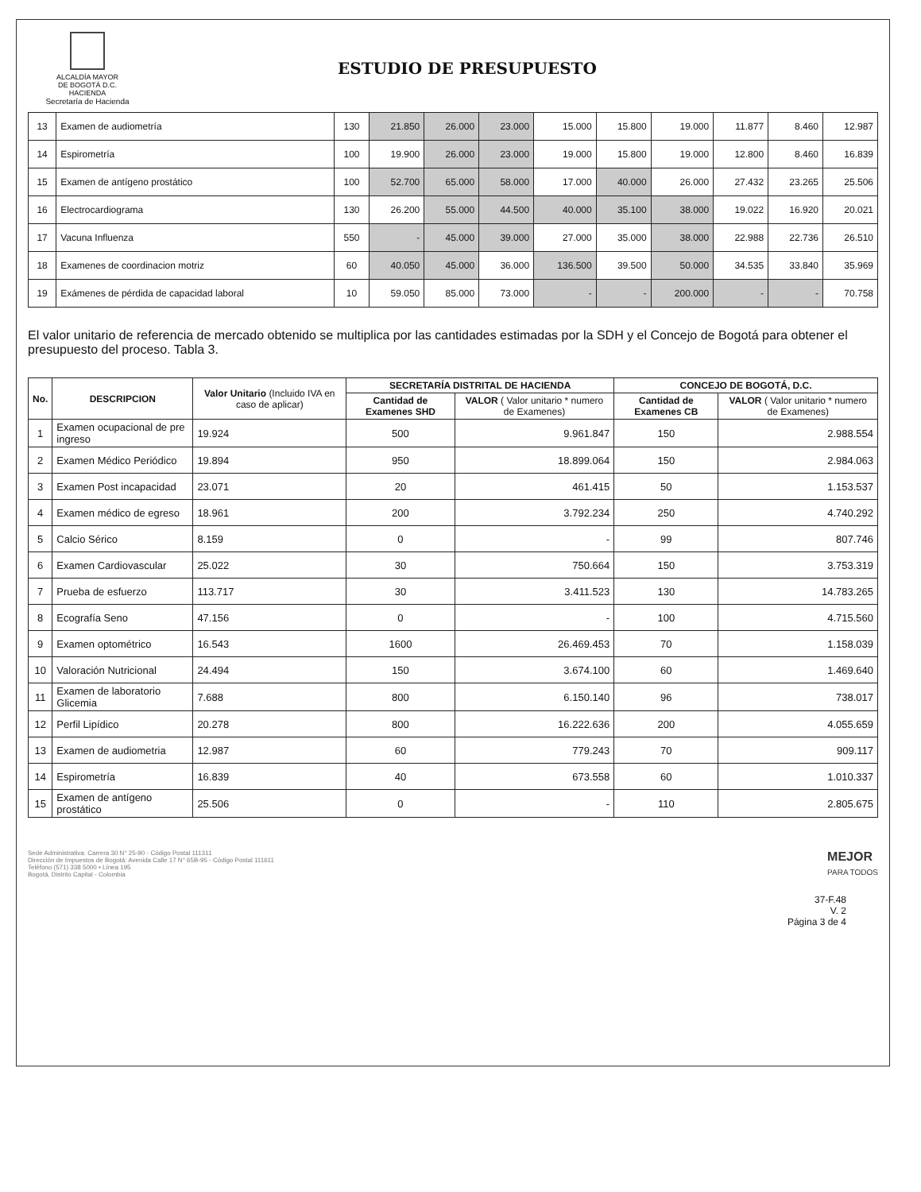ALCALDÍA MAYOR
DE BOGOTÁ D.C.
HACIENDA
Secretaría de Hacienda
ESTUDIO DE PRESUPUESTO
| 13 | Examen de audiometría | 130 | 21.850 | 26.000 | 23.000 | 15.000 | 15.800 | 19.000 | 11.877 | 8.460 | 12.987 |
| 14 | Espirometría | 100 | 19.900 | 26.000 | 23.000 | 19.000 | 15.800 | 19.000 | 12.800 | 8.460 | 16.839 |
| 15 | Examen de antígeno prostático | 100 | 52.700 | 65.000 | 58.000 | 17.000 | 40.000 | 26.000 | 27.432 | 23.265 | 25.506 |
| 16 | Electrocardiograma | 130 | 26.200 | 55.000 | 44.500 | 40.000 | 35.100 | 38.000 | 19.022 | 16.920 | 20.021 |
| 17 | Vacuna Influenza | 550 | - | 45.000 | 39.000 | 27.000 | 35.000 | 38.000 | 22.988 | 22.736 | 26.510 |
| 18 | Examenes de coordinacion motriz | 60 | 40.050 | 45.000 | 36.000 | 136.500 | 39.500 | 50.000 | 34.535 | 33.840 | 35.969 |
| 19 | Exámenes de pérdida de capacidad laboral | 10 | 59.050 | 85.000 | 73.000 | - | - | 200.000 | - | - | 70.758 |
El valor unitario de referencia de mercado obtenido se multiplica por las cantidades estimadas por la SDH y el Concejo de Bogotá para obtener el presupuesto del proceso. Tabla 3.
| No. | DESCRIPCION | Valor Unitario (Incluido IVA en caso de aplicar) | SECRETARÍA DISTRITAL DE HACIENDA | | CONCEJO DE BOGOTÁ, D.C. | |
| --- | --- | --- | --- | --- | --- | --- |
| | | | Cantidad de Examenes SHD | VALOR ( Valor unitario * numero de Examenes) | Cantidad de Examenes CB | VALOR ( Valor unitario * numero de Examenes) |
| 1 | Examen ocupacional de pre ingreso | 19.924 | 500 | 9.961.847 | 150 | 2.988.554 |
| 2 | Examen Médico Periódico | 19.894 | 950 | 18.899.064 | 150 | 2.984.063 |
| 3 | Examen Post incapacidad | 23.071 | 20 | 461.415 | 50 | 1.153.537 |
| 4 | Examen médico de egreso | 18.961 | 200 | 3.792.234 | 250 | 4.740.292 |
| 5 | Calcio Sérico | 8.159 | 0 | - | 99 | 807.746 |
| 6 | Examen Cardiovascular | 25.022 | 30 | 750.664 | 150 | 3.753.319 |
| 7 | Prueba de esfuerzo | 113.717 | 30 | 3.411.523 | 130 | 14.783.265 |
| 8 | Ecografía Seno | 47.156 | 0 | - | 100 | 4.715.560 |
| 9 | Examen optométrico | 16.543 | 1600 | 26.469.453 | 70 | 1.158.039 |
| 10 | Valoración Nutricional | 24.494 | 150 | 3.674.100 | 60 | 1.469.640 |
| 11 | Examen de laboratorio Glicemia | 7.688 | 800 | 6.150.140 | 96 | 738.017 |
| 12 | Perfil Lipídico | 20.278 | 800 | 16.222.636 | 200 | 4.055.659 |
| 13 | Examen de audiometria | 12.987 | 60 | 779.243 | 70 | 909.117 |
| 14 | Espirometría | 16.839 | 40 | 673.558 | 60 | 1.010.337 |
| 15 | Examen de antígeno prostático | 25.506 | 0 | - | 110 | 2.805.675 |
Sede Administrativa: Carrera 30 N° 25-90 - Código Postal 111311
Dirección de Impuestos de Bogotá: Avenida Calle 17 N° 65B-95 - Código Postal 111611
Teléfono (571) 338 5000 • Línea 195
Bogotá, Distrito Capital - Colombia
MEJOR
PARA TODOS
37-F.48
V. 2
Página 3 de 4